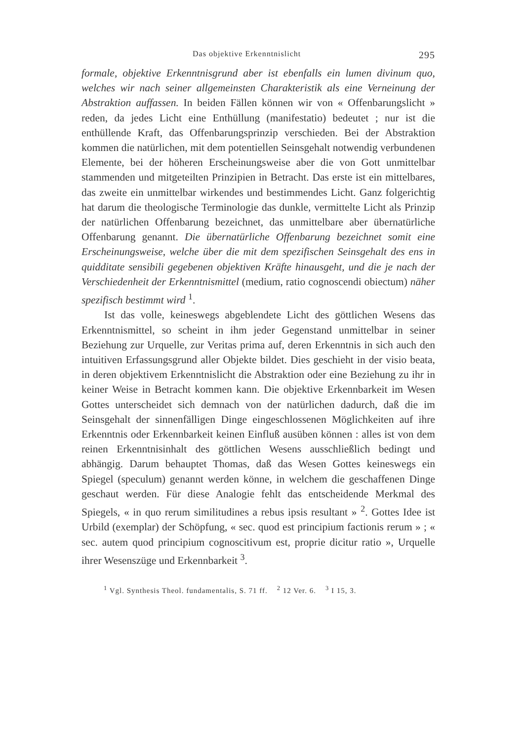Das objektive Erkenntnislicht 295
formale, objektive Erkenntnisgrund aber ist ebenfalls ein lumen divinum quo, welches wir nach seiner allgemeinsten Charakteristik als eine Verneinung der Abstraktion auffassen. In beiden Fällen können wir von « Offenbarungslicht » reden, da jedes Licht eine Enthüllung (manifestatio) bedeutet ; nur ist die enthüllende Kraft, das Offenbarungsprinzip verschieden. Bei der Abstraktion kommen die natürlichen, mit dem potentiellen Seinsgehalt notwendig verbundenen Elemente, bei der höheren Erscheinungsweise aber die von Gott unmittelbar stammenden und mitgeteilten Prinzipien in Betracht. Das erste ist ein mittelbares, das zweite ein unmittelbar wirkendes und bestimmendes Licht. Ganz folgerichtig hat darum die theologische Terminologie das dunkle, vermittelte Licht als Prinzip der natürlichen Offenbarung bezeichnet, das unmittelbare aber übernatürliche Offenbarung genannt. Die übernatürliche Offenbarung bezeichnet somit eine Erscheinungsweise, welche über die mit dem spezifischen Seinsgehalt des ens in quidditate sensibili gegebenen objektiven Kräfte hinausgeht, und die je nach der Verschiedenheit der Erkenntnismittel (medium, ratio cognoscendi obiectum) näher spezifisch bestimmt wird <sup>1</sup>.
Ist das volle, keineswegs abgeblendete Licht des göttlichen Wesens das Erkenntnismittel, so scheint in ihm jeder Gegenstand unmittelbar in seiner Beziehung zur Urquelle, zur Veritas prima auf, deren Erkenntnis in sich auch den intuitiven Erfassungsgrund aller Objekte bildet. Dies geschieht in der visio beata, in deren objektivem Erkenntnislicht die Abstraktion oder eine Beziehung zu ihr in keiner Weise in Betracht kommen kann. Die objektive Erkennbarkeit im Wesen Gottes unterscheidet sich demnach von der natürlichen dadurch, daß die im Seinsgehalt der sinnenfälligen Dinge eingeschlossenen Möglichkeiten auf ihre Erkenntnis oder Erkennbarkeit keinen Einfluß ausüben können : alles ist von dem reinen Erkenntnisinhalt des göttlichen Wesens ausschließlich bedingt und abhängig. Darum behauptet Thomas, daß das Wesen Gottes keineswegs ein Spiegel (speculum) genannt werden könne, in welchem die geschaffenen Dinge geschaut werden. Für diese Analogie fehlt das entscheidende Merkmal des Spiegels, « in quo rerum similitudines a rebus ipsis resultant » <sup>2</sup>. Gottes Idee ist Urbild (exemplar) der Schöpfung, « sec. quod est principium factionis rerum » ; « sec. autem quod principium cognoscitivum est, proprie dicitur ratio », Urquelle ihrer Wesenszüge und Erkennbarkeit <sup>3</sup>.
<sup>1</sup> Vgl. Synthesis Theol. fundamentalis, S. 71 ff. <sup>2</sup> 12 Ver. 6. <sup>3</sup> I 15, 3.